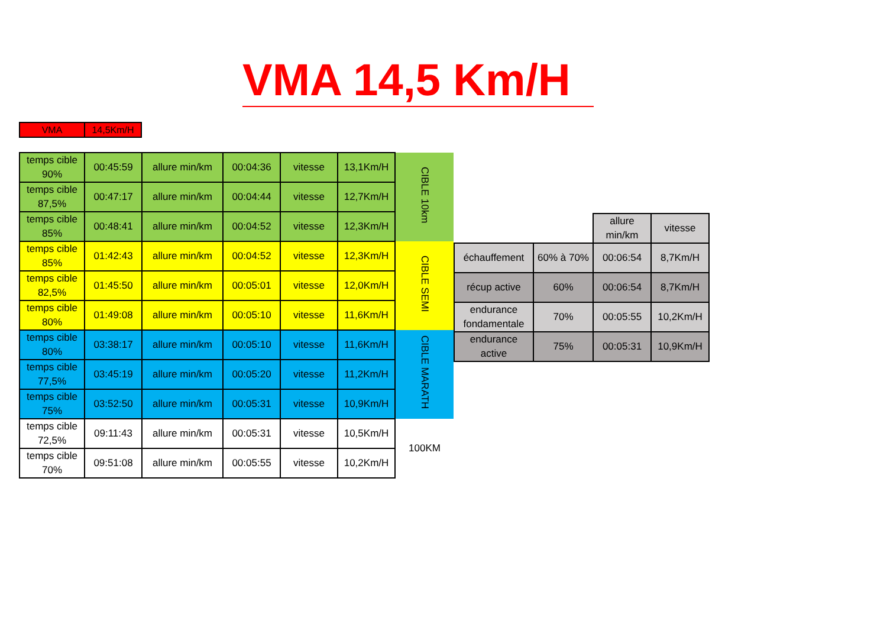VMA 14,5 Km/H
| VMA | 14,5Km/H |
| temps cible 90% | 00:45:59 | allure min/km | 00:04:36 | vitesse | 13,1Km/H | CIBLE 10km |
| temps cible 87,5% | 00:47:17 | allure min/km | 00:04:44 | vitesse | 12,7Km/H | |
| temps cible 85% | 00:48:41 | allure min/km | 00:04:52 | vitesse | 12,3Km/H | |
| temps cible 85% | 01:42:43 | allure min/km | 00:04:52 | vitesse | 12,3Km/H | CIBLE SEMI |
| temps cible 82,5% | 01:45:50 | allure min/km | 00:05:01 | vitesse | 12,0Km/H | |
| temps cible 80% | 01:49:08 | allure min/km | 00:05:10 | vitesse | 11,6Km/H | |
| temps cible 80% | 03:38:17 | allure min/km | 00:05:10 | vitesse | 11,6Km/H | CIBLE MARATH |
| temps cible 77,5% | 03:45:19 | allure min/km | 00:05:20 | vitesse | 11,2Km/H | |
| temps cible 75% | 03:52:50 | allure min/km | 00:05:31 | vitesse | 10,9Km/H | |
| temps cible 72,5% | 09:11:43 | allure min/km | 00:05:31 | vitesse | 10,5Km/H | 100KM |
| temps cible 70% | 09:51:08 | allure min/km | 00:05:55 | vitesse | 10,2Km/H | |
| | | allure min/km | vitesse |
| échauffement | 60% à 70% | 00:06:54 | 8,7Km/H |
| récup active | 60% | 00:06:54 | 8,7Km/H |
| endurance fondamentale | 70% | 00:05:55 | 10,2Km/H |
| endurance active | 75% | 00:05:31 | 10,9Km/H |